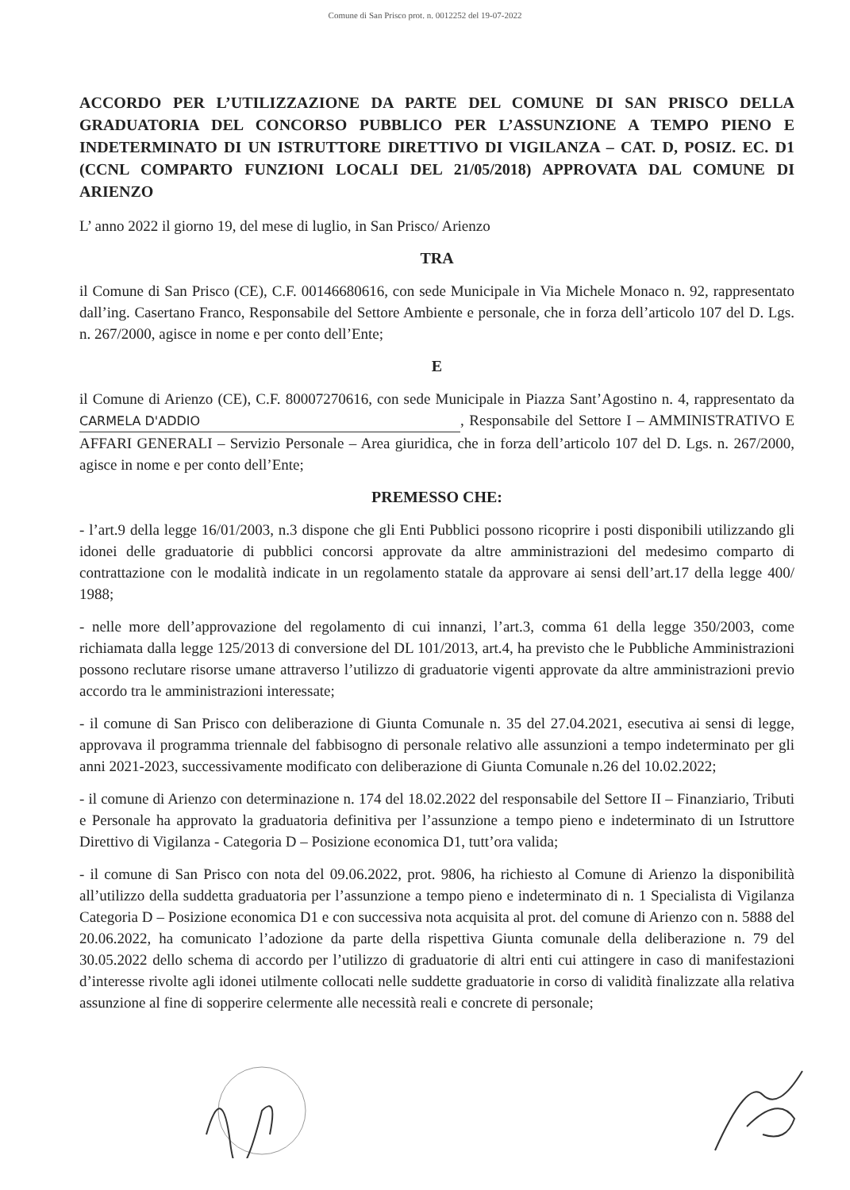Comune di San Prisco prot. n. 0012252 del 19-07-2022
ACCORDO PER L’UTILIZZAZIONE DA PARTE DEL COMUNE DI SAN PRISCO DELLA GRADUATORIA DEL CONCORSO PUBBLICO PER L’ASSUNZIONE A TEMPO PIENO E INDETERMINATO DI UN ISTRUTTORE DIRETTIVO DI VIGILANZA – CAT. D, POSIZ. EC. D1 (CCNL COMPARTO FUNZIONI LOCALI DEL 21/05/2018) APPROVATA DAL COMUNE DI ARIENZO
L’ anno 2022 il giorno 19, del mese di luglio, in San Prisco/ Arienzo
TRA
il Comune di San Prisco (CE), C.F. 00146680616, con sede Municipale in Via Michele Monaco n. 92, rappresentato dall’ing. Casertano Franco, Responsabile del Settore Ambiente e personale, che in forza dell’articolo 107 del D. Lgs. n. 267/2000, agisce in nome e per conto dell’Ente;
E
il Comune di Arienzo (CE), C.F. 80007270616, con sede Municipale in Piazza Sant’Agostino n. 4, rappresentato da CARMELA D'ADDIO, Responsabile del Settore I – AMMINISTRATIVO E AFFARI GENERALI – Servizio Personale – Area giuridica, che in forza dell’articolo 107 del D. Lgs. n. 267/2000, agisce in nome e per conto dell’Ente;
PREMESSO CHE:
- l’art.9 della legge 16/01/2003, n.3 dispone che gli Enti Pubblici possono ricoprire i posti disponibili utilizzando gli idonei delle graduatorie di pubblici concorsi approvate da altre amministrazioni del medesimo comparto di contrattazione con le modalità indicate in un regolamento statale da approvare ai sensi dell’art.17 della legge 400/ 1988;
- nelle more dell’approvazione del regolamento di cui innanzi, l’art.3, comma 61 della legge 350/2003, come richiamata dalla legge 125/2013 di conversione del DL 101/2013, art.4, ha previsto che le Pubbliche Amministrazioni possono reclutare risorse umane attraverso l’utilizzo di graduatorie vigenti approvate da altre amministrazioni previo accordo tra le amministrazioni interessate;
- il comune di San Prisco con deliberazione di Giunta Comunale n. 35 del 27.04.2021, esecutiva ai sensi di legge, approvava il programma triennale del fabbisogno di personale relativo alle assunzioni a tempo indeterminato per gli anni 2021-2023, successivamente modificato con deliberazione di Giunta Comunale n.26 del 10.02.2022;
- il comune di Arienzo con determinazione n. 174 del 18.02.2022 del responsabile del Settore II – Finanziario, Tributi e Personale ha approvato la graduatoria definitiva per l’assunzione a tempo pieno e indeterminato di un Istruttore Direttivo di Vigilanza - Categoria D – Posizione economica D1, tutt’ora valida;
- il comune di San Prisco con nota del 09.06.2022, prot. 9806, ha richiesto al Comune di Arienzo la disponibilità all’utilizzo della suddetta graduatoria per l’assunzione a tempo pieno e indeterminato di n. 1 Specialista di Vigilanza Categoria D – Posizione economica D1 e con successiva nota acquisita al prot. del comune di Arienzo con n. 5888 del 20.06.2022, ha comunicato l’adozione da parte della rispettiva Giunta comunale della deliberazione n. 79 del 30.05.2022 dello schema di accordo per l’utilizzo di graduatorie di altri enti cui attingere in caso di manifestazioni d’interesse rivolte agli idonei utilmente collocati nelle suddette graduatorie in corso di validità finalizzate alla relativa assunzione al fine di sopperire celermente alle necessità reali e concrete di personale;